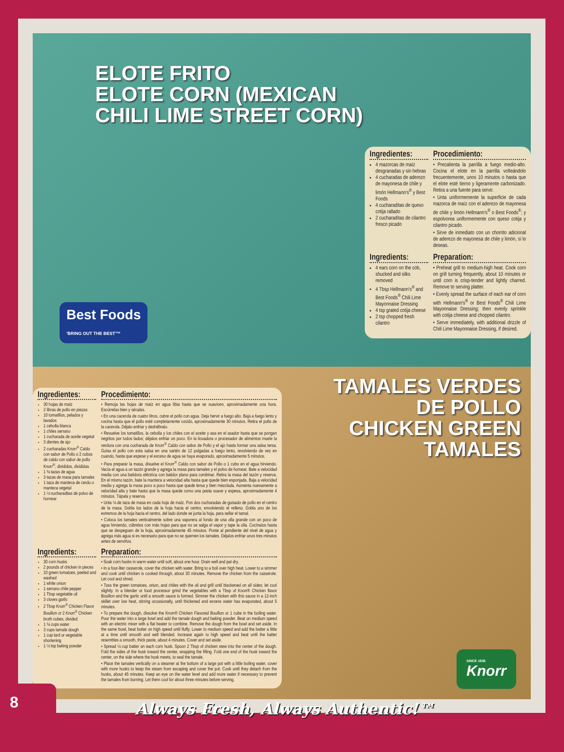ELOTE FRITO
ELOTE CORN (MEXICAN
CHILI LIME STREET CORN)
Best Foods
'BRING OUT THE BEST'™
Ingredientes:
4 mazorcas de maíz desgranadas y sin hebras
4 cucharadas de aderezo de mayonesa de chile y limón Hellmann's<sup>®</sup> y Best Foods
4 cucharaditas de queso cotija rallado
2 cucharaditas de cilantro fresco picado
Procedimiento:
• Precalienta la parrilla a fuego medio-alto. Cocina el elote en la parrilla volteándolo frecuentemente, unos 10 minutos o hasta que el elote esté tierno y ligeramente carbonizado. Retira a una fuente para servir.
• Unta uniformemente la superficie de cada mazorca de maíz con el aderezo de mayonesa de chile y limón Hellmann's<sup>®</sup> o Best Foods<sup>®</sup>; y espolvorea uniformemente con queso cotija y cilantro picado.
• Sirve de inmediato con un chorrito adicional de aderezo de mayonesa de chile y limón, si lo deseas.
Ingredients:
4 ears corn on the cob, shucked and silks removed
4 Tbsp Hellmann's<sup>®</sup> and Best Foods<sup>®</sup> Chili Lime Mayonnaise Dressing
4 tsp grated cotija cheese
2 tsp chopped fresh cilantro
Preparation:
• Preheat grill to medium-high heat. Cook corn on grill turning frequently, about 10 minutes or until corn is crisp-tender and lightly charred. Remove to serving platter.
• Evenly spread the surface of each ear of corn with Hellmann's<sup>®</sup> or Best Foods<sup>®</sup> Chili Lime Mayonnaise Dressing; then evenly sprinkle with cotija cheese and chopped cilantro.
• Serve immediately, with additional drizzle of Chili Lime Mayonnaise Dressing, if desired.
TAMALES VERDES
DE POLLO
CHICKEN GREEN
TAMALES
Ingredientes:
30 hojas de maíz
2 libras de pollo en piezas
10 tomatillos, pelados y lavados
1 cebolla blanca
1 chiles serrano
1 cucharada de aceite vegetal
3 dientes de ajo
2 cucharadas Knorr<sup>®</sup> Caldo con sabor de Pollo o 2 cubos de caldo con sabor de pollo Knorr<sup>®</sup>, divididos, divididas
1 ¾ tazas de agua
3 tazas de masa para tamales
1 taza de manteca de cerdo o manteca vegetal
1 ½ cucharaditas de polvo de hornear
Procedimiento:
• Remoja las hojas de maíz en agua tibia hasta que se suavicen, aproximadamente una hora. Escúrrelas bien y sécalas.
• En una cacerola de cuatro litros, cubre el pollo con agua. Deja hervir a fuego alto. Baja a fuego lento y cocina hasta que el pollo esté completamente cocido, aproximadamente 30 minutos. Retira el pollo de la cacerola. Déjalo enfriar y deshébralo.
• Revuelve los tomatillos, la cebolla y los chiles con el aceite y asa en el asador hasta que se pongan negritos por todos lados; déjalos enfriar un poco. En la licuadora o procesador de alimentos muele la verdura con una cucharada de Knorr<sup>®</sup> Caldo con sabor de Pollo y el ajo hasta formar una salsa tersa. Guisa el pollo con esta salsa en una sartén de 12 pulgadas a fuego lento, revolviendo de vez en cuando, hasta que espese y el exceso de agua se haya evaporado, aproximadamente 5 minutos.
• Para preparar la masa, disuelve el Knorr<sup>®</sup> Caldo con sabor de Pollo o 1 cubo en el agua hirviendo. Vacía el agua a un tazón grande y agrega la masa para tamales y el polvo de hornear. Bate a velocidad media con una batidora eléctrica con batidor plano para combinar. Retira la masa del tazón y reserva. En el mismo tazón, bate la manteca a velocidad alta hasta que quede bien esponjada. Baja a velocidad media y agrega la masa poco a poco hasta que quede tersa y bien mezclada. Aumenta nuevamente a velocidad alta y bate hasta que la masa quede como una pasta suave y espesa, aproximadamente 4 minutos. Tápala y reserva.
• Unta ¼ de taza de masa en cada hoja de maíz. Pon dos cucharadas de guisado de pollo en el centro de la masa. Dobla los lados de la hoja hacia el centro, envolviendo el relleno. Dobla uno de los extremos de la hoja hacia el centro, del lado donde se junta la hoja, para sellar el tamal.
• Coloca los tamales verticalmente sobre una vaporera al fondo de una olla grande con un poco de agua hirviendo, cúbrelos con más hojas para que no se salga el vapor y tape la olla. Cocínalos hasta que se despeguen de la hoja, aproximadamente 45 minutos. Ponte al pendiente del nivel de agua y agrega más agua si es necesario para que no se quemen los tamales. Déjalos enfriar unos tres minutos antes de servirlos.
Ingredients:
30 corn husks
2 pounds of chicken in pieces
10 green tomatoes, peeled and washed
1 white onion
1 serrano chile pepper
1 Tbsp vegetable oil
3 cloves garlic
2 Tbsp Knorr<sup>®</sup> Chicken Flavor Bouillon or 2 Knorr<sup>®</sup> Chicken broth cubes, divided
1 ¾ cups water
3 cups tamale dough
1 cup lard or vegetable shortening
1 ½ tsp baking powder
Preparation:
• Soak corn husks in warm water until soft, about one hour. Drain well and pat dry.
• In a four-liter casserole, cover the chicken with water. Bring to a boil over high heat. Lower to a simmer and cook until chicken is cooked through, about 30 minutes. Remove the chicken from the casserole. Let cool and shred.
• Toss the green tomatoes, onion, and chiles with the oil and grill until blackened on all sides; let cool slightly. In a blender or food processor grind the vegetables with a Tbsp of Knorr® Chicken flavor Bouillon and the garlic until a smooth sauce is formed. Simmer the chicken with this sauce in a 12-inch skillet over low heat, stirring occasionally, until thickened and excess water has evaporated, about 5 minutes.
• To prepare the dough, dissolve the Knorr® Chicken Flavored Bouillon or 1 cube in the boiling water. Pour the water into a large bowl and add the tamale dough and baking powder. Beat on medium speed with an electric mixer with a flat beater to combine. Remove the dough from the bowl and set aside. In the same bowl, beat butter on high speed until fluffy. Lower to medium speed and add the batter a little at a time until smooth and well blended. Increase again to high speed and beat until the batter resembles a smooth, thick paste, about 4 minutes. Cover and set aside.
• Spread ¼ cup batter on each corn husk. Spoon 2 Tbsp of chicken stew into the center of the dough. Fold the sides of the husk toward the center, wrapping the filling. Fold one end of the husk toward the center, on the side where the husk meets, to seal the tamale.
• Place the tamales vertically on a steamer at the bottom of a large pot with a little boiling water, cover with more husks to keep the steam from escaping and cover the pot. Cook until they detach from the husks, about 45 minutes. Keep an eye on the water level and add more water if necessary to prevent the tamales from burning. Let them cool for about three minutes before serving.
SINCE 1838
Knorr
8
Always Fresh, Always Authentic!™